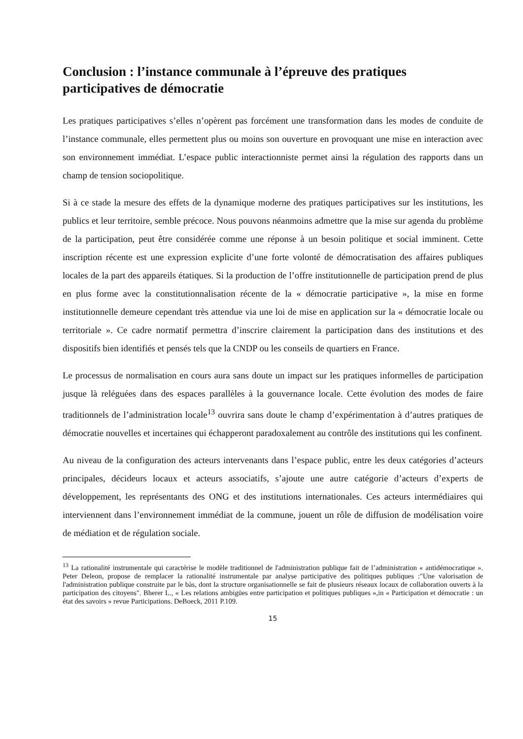Conclusion : l’instance communale à l’épreuve des pratiques participatives de démocratie
Les pratiques participatives s’elles n’opèrent pas forcément une transformation dans les modes de conduite de l’instance communale, elles permettent plus ou moins son ouverture en provoquant une mise en interaction avec son environnement immédiat. L’espace public interactionniste permet ainsi la régulation des rapports dans un champ de tension sociopolitique.
Si à ce stade la mesure des effets de la dynamique moderne des pratiques participatives sur les institutions, les publics et leur territoire, semble précoce. Nous pouvons néanmoins admettre que la mise sur agenda du problème de la participation, peut être considérée comme une réponse à un besoin politique et social imminent. Cette inscription récente est une expression explicite d’une forte volonté de démocratisation des affaires publiques locales de la part des appareils étatiques. Si la production de l’offre institutionnelle de participation prend de plus en plus forme avec la constitutionnalisation récente de la « démocratie participative », la mise en forme institutionnelle demeure cependant très attendue via une loi de mise en application sur la « démocratie locale ou territoriale ». Ce cadre normatif permettra d’inscrire clairement la participation dans des institutions et des dispositifs bien identifiés et pensés tels que la CNDP ou les conseils de quartiers en France.
Le processus de normalisation en cours aura sans doute un impact sur les pratiques informelles de participation jusque là reléguées dans des espaces parallèles à la gouvernance locale. Cette évolution des modes de faire traditionnels de l’administration locale<sup>13</sup> ouvrira sans doute le champ d’expérimentation à d’autres pratiques de démocratie nouvelles et incertaines qui échapperont paradoxalement au contrôle des institutions qui les confinent.
Au niveau de la configuration des acteurs intervenants dans l’espace public, entre les deux catégories d’acteurs principales, décideurs locaux et acteurs associatifs, s’ajoute une autre catégorie d’acteurs d’experts de développement, les représentants des ONG et des institutions internationales. Ces acteurs intermédiaires qui interviennent dans l’environnement immédiat de la commune, jouent un rôle de diffusion de modélisation voire de médiation et de régulation sociale.
<sup>13</sup> La rationalité instrumentale qui caractérise le modèle traditionnel de l'administration publique fait de l’administration « antidémocratique ». Peter Deleon, propose de remplacer la rationalité instrumentale par analyse participative des politiques publiques :"Une valorisation de l'administration publique construite par le bàs, dont la structure organisationnelle se fait de plusieurs réseaux locaux de collaboration ouverts à la participation des citoyens". Bherer L., « Les relations ambigües entre participation et politiques publiques »,in « Participation et démocratie : un état des savoirs » revue Participations. DeBoeck, 2011 P.109.
15